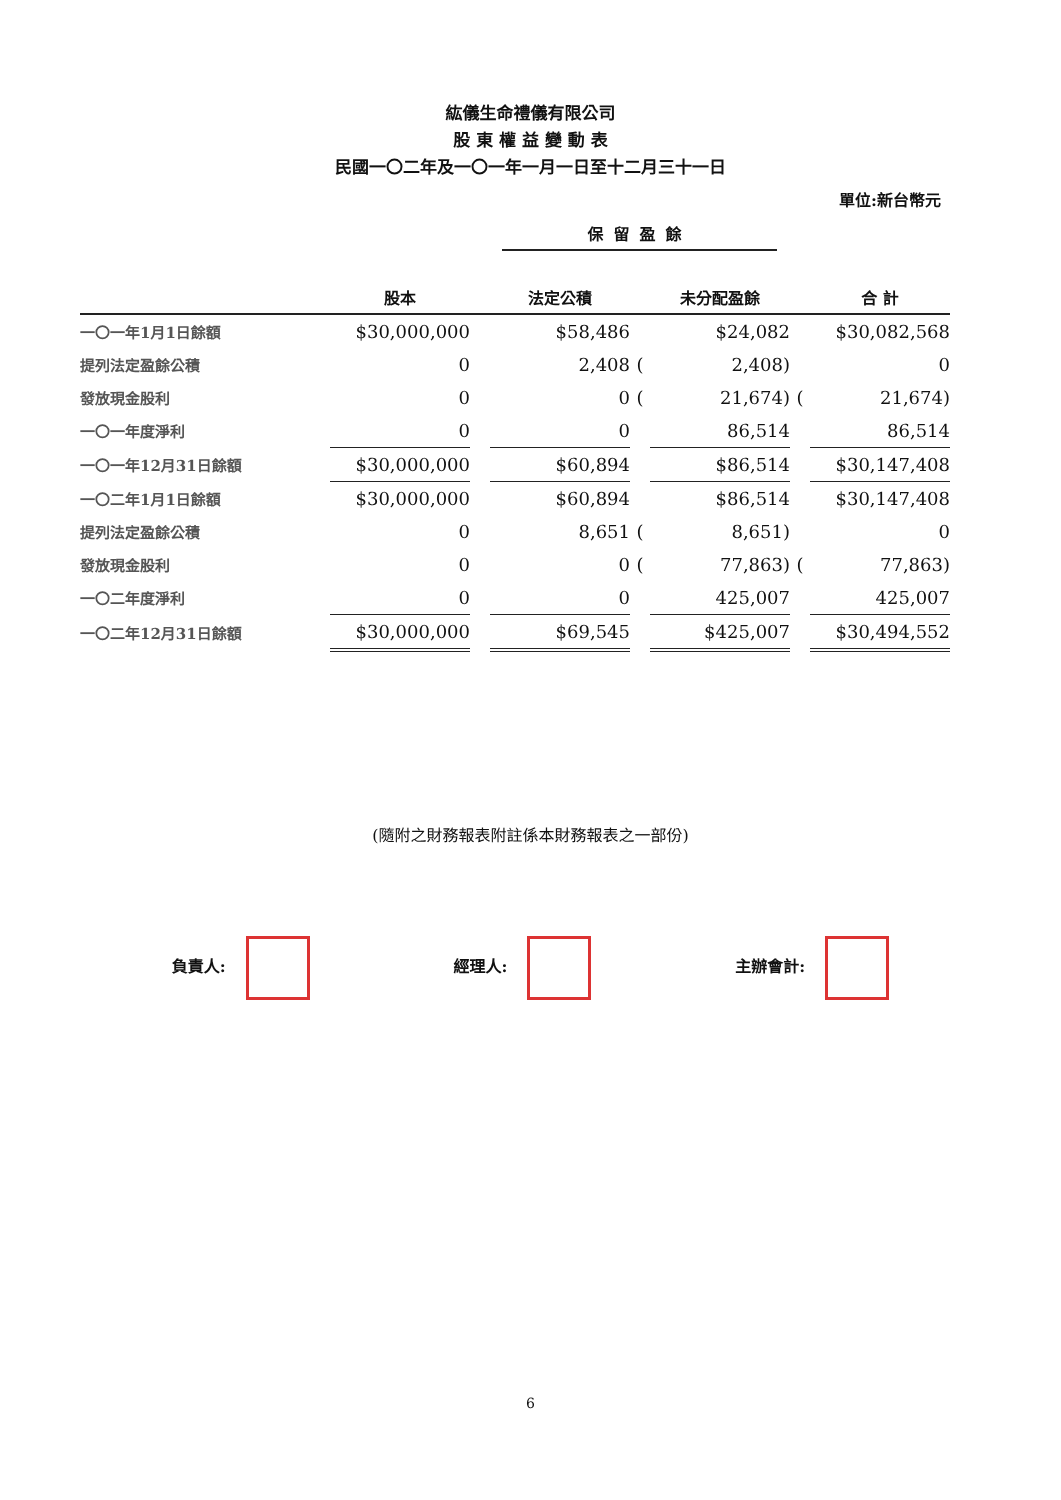紘儀生命禮儀有限公司
股 東 權 益 變 動 表
民國一〇二年及一〇一年一月一日至十二月三十一日
單位:新台幣元
保留盈餘
| | 股本 | | 法定公積 | | 未分配盈餘 | | 合 計 |
| --- | --- | --- | --- | --- | --- | --- | --- |
| 一〇一年1月1日餘額 | $30,000,000 | | $58,486 | | $24,082 | | $30,082,568 |
| 提列法定盈餘公積 | 0 | | 2,408 | ( | 2,408) | | 0 |
| 發放現金股利 | 0 | | 0 | ( | 21,674) | ( | 21,674) |
| 一〇一年度淨利 | 0 | | 0 | | 86,514 | | 86,514 |
| 一〇一年12月31日餘額 | $30,000,000 | | $60,894 | | $86,514 | | $30,147,408 |
| 一〇二年1月1日餘額 | $30,000,000 | | $60,894 | | $86,514 | | $30,147,408 |
| 提列法定盈餘公積 | 0 | | 8,651 | ( | 8,651) | | 0 |
| 發放現金股利 | 0 | | 0 | ( | 77,863) | ( | 77,863) |
| 一〇二年度淨利 | 0 | | 0 | | 425,007 | | 425,007 |
| 一〇二年12月31日餘額 | $30,000,000 | | $69,545 | | $425,007 | | $30,494,552 |
(隨附之財務報表附註係本財務報表之一部份)
負責人: 經理人: 主辦會計:
6